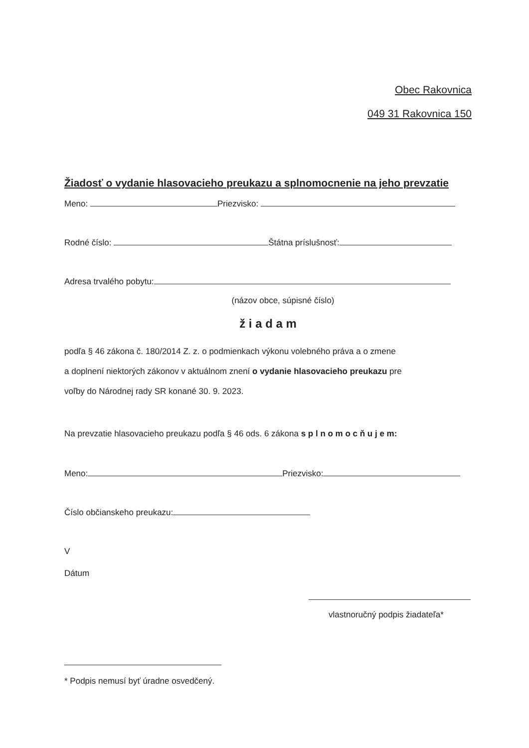Obec Rakovnica
049 31 Rakovnica 150
Žiadosť o vydanie hlasovacieho preukazu a splnomocnenie na jeho prevzatie
Meno: Priezvisko:
Rodné číslo: Štátna príslušnosť:
Adresa trvalého pobytu:
(názov obce, súpisné číslo)
ž i a d a m
podľa § 46 zákona č. 180/2014 Z. z. o podmienkach výkonu volebného práva a o zmene
a doplnení niektorých zákonov v aktuálnom znení o vydanie hlasovacieho preukazu pre
voľby do Národnej rady SR konané 30. 9. 2023.
Na prevzatie hlasovacieho preukazu podľa § 46 ods. 6 zákona s p l n o m o c ň u j e m:
Meno: Priezvisko:
Číslo občianskeho preukazu:
V
Dátum
vlastnoručný podpis žiadateľa*
* Podpis nemusí byť úradne osvedčený.